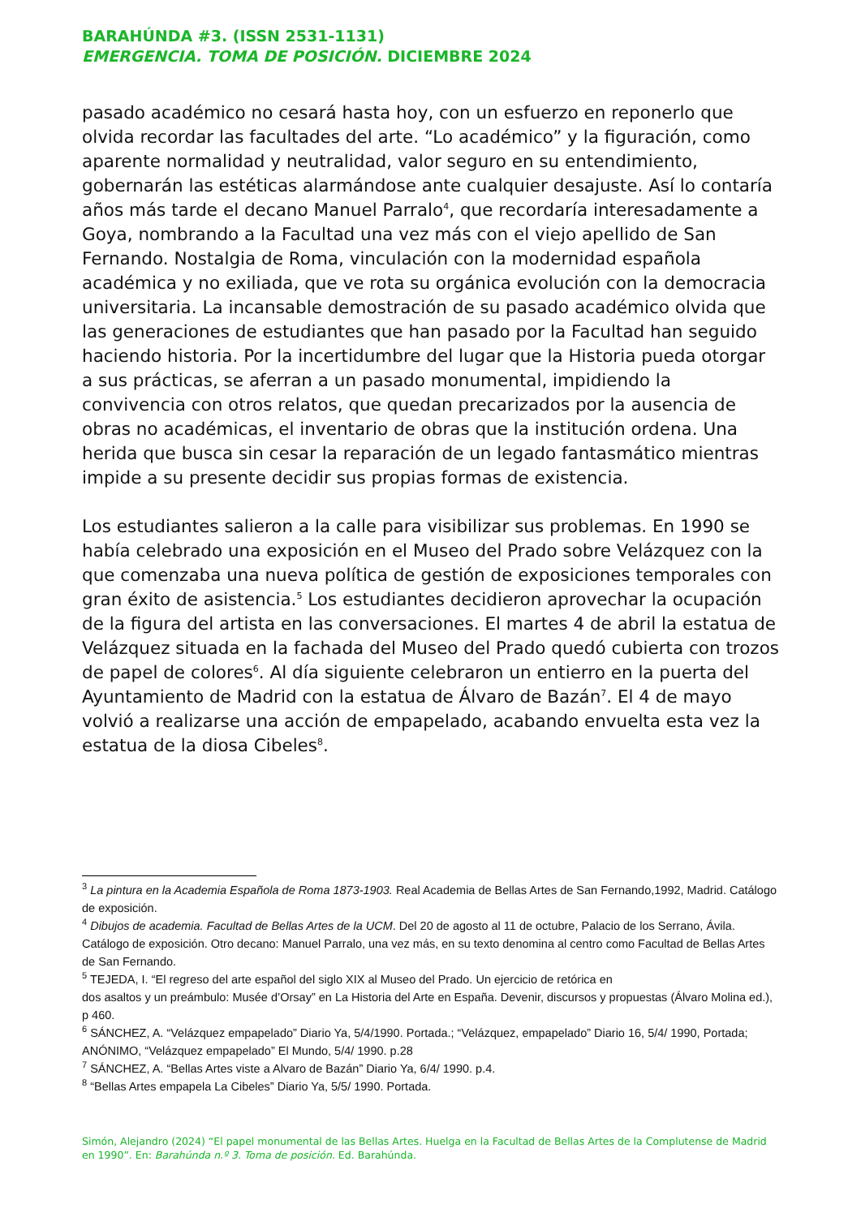BARAHÚNDA #3. (ISSN 2531-1131)
EMERGENCIA. TOMA DE POSICIÓN. DICIEMBRE 2024
pasado académico no cesará hasta hoy, con un esfuerzo en reponerlo que olvida recordar las facultades del arte. “Lo académico” y la figuración, como aparente normalidad y neutralidad, valor seguro en su entendimiento, gobernarán las estéticas alarmándose ante cualquier desajuste. Así lo contaría años más tarde el decano Manuel Parralo<sup>4</sup>, que recordaría interesadamente a Goya, nombrando a la Facultad una vez más con el viejo apellido de San Fernando. Nostalgia de Roma, vinculación con la modernidad española académica y no exiliada, que ve rota su orgánica evolución con la democracia universitaria. La incansable demostración de su pasado académico olvida que las generaciones de estudiantes que han pasado por la Facultad han seguido haciendo historia. Por la incertidumbre del lugar que la Historia pueda otorgar a sus prácticas, se aferran a un pasado monumental, impidiendo la convivencia con otros relatos, que quedan precarizados por la ausencia de obras no académicas, el inventario de obras que la institución ordena. Una herida que busca sin cesar la reparación de un legado fantasmático mientras impide a su presente decidir sus propias formas de existencia.
Los estudiantes salieron a la calle para visibilizar sus problemas. En 1990 se había celebrado una exposición en el Museo del Prado sobre Velázquez con la que comenzaba una nueva política de gestión de exposiciones temporales con gran éxito de asistencia.<sup>5</sup> Los estudiantes decidieron aprovechar la ocupación de la figura del artista en las conversaciones. El martes 4 de abril la estatua de Velázquez situada en la fachada del Museo del Prado quedó cubierta con trozos de papel de colores<sup>6</sup>. Al día siguiente celebraron un entierro en la puerta del Ayuntamiento de Madrid con la estatua de Álvaro de Bazán<sup>7</sup>. El 4 de mayo volvió a realizarse una acción de empapelado, acabando envuelta esta vez la estatua de la diosa Cibeles<sup>8</sup>.
<sup>3</sup> La pintura en la Academia Española de Roma 1873-1903. Real Academia de Bellas Artes de San Fernando,1992, Madrid. Catálogo de exposición.
<sup>4</sup> Dibujos de academia. Facultad de Bellas Artes de la UCM. Del 20 de agosto al 11 de octubre, Palacio de los Serrano, Ávila. Catálogo de exposición. Otro decano: Manuel Parralo, una vez más, en su texto denomina al centro como Facultad de Bellas Artes de San Fernando.
<sup>5</sup> TEJEDA, I. “El regreso del arte español del siglo XIX al Museo del Prado. Un ejercicio de retórica en
dos asaltos y un preámbulo: Musée d’Orsay” en La Historia del Arte en España. Devenir, discursos y propuestas (Álvaro Molina ed.), p 460.
<sup>6</sup> SÁNCHEZ, A. “Velázquez empapelado” Diario Ya, 5/4/1990. Portada.; “Velázquez, empapelado” Diario 16, 5/4/ 1990, Portada; ANÓNIMO, “Velázquez empapelado” El Mundo, 5/4/ 1990. p.28
<sup>7</sup> SÁNCHEZ, A. “Bellas Artes viste a Alvaro de Bazán” Diario Ya, 6/4/ 1990. p.4.
<sup>8</sup> “Bellas Artes empapela La Cibeles” Diario Ya, 5/5/ 1990. Portada.
Simón, Alejandro (2024) “El papel monumental de las Bellas Artes. Huelga en la Facultad de Bellas Artes de la Complutense de Madrid en 1990”. En: Barahúnda n.º 3. Toma de posición. Ed. Barahúnda.